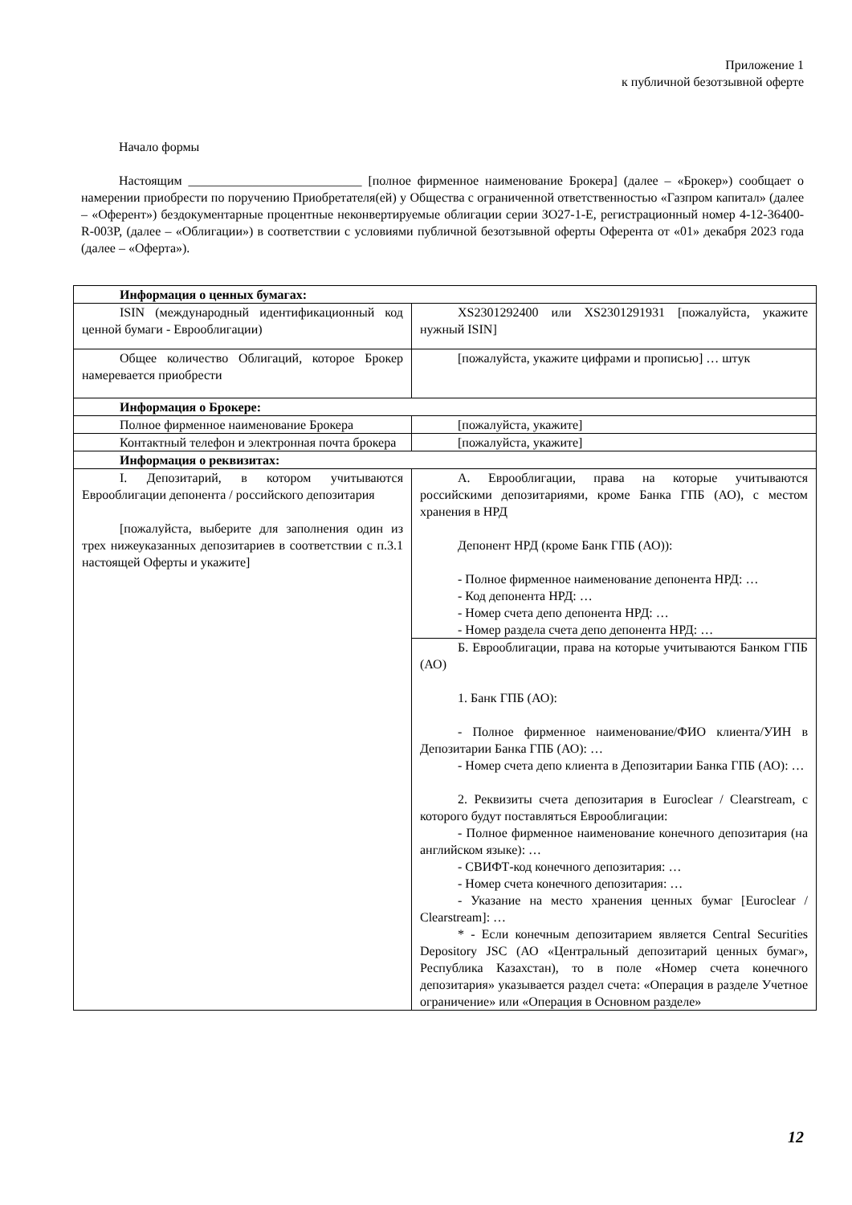Приложение 1
к публичной безотзывной оферте
Начало формы
Настоящим ___________________________ [полное фирменное наименование Брокера] (далее – «Брокер») сообщает о намерении приобрести по поручению Приобретателя(ей) у Общества с ограниченной ответственностью «Газпром капитал» (далее – «Оферент») бездокументарные процентные неконвертируемые облигации серии ЗО27-1-Е, регистрационный номер 4-12-36400-R-003P, (далее – «Облигации») в соответствии с условиями публичной безотзывной оферты Оферента от «01» декабря 2023 года (далее – «Оферта»).
| Информация о ценных бумагах: | |
| ISIN (международный идентификационный код ценной бумаги - Еврооблигации) | XS2301292400 или XS2301291931 [пожалуйста, укажите нужный ISIN] |
| Общее количество Облигаций, которое Брокер намеревается приобрести | [пожалуйста, укажите цифрами и прописью] … штук |
| Информация о Брокере: | |
| Полное фирменное наименование Брокера | [пожалуйста, укажите] |
| Контактный телефон и электронная почта брокера | [пожалуйста, укажите] |
| Информация о реквизитах: | |
| I. Депозитарий, в котором учитываются Еврооблигации депонента / российского депозитария [пожалуйста, выберите для заполнения один из трех нижеуказанных депозитариев в соответствии с п.3.1 настоящей Оферты и укажите] | А. Еврооблигации, права на которые учитываются российскими депозитариями, кроме Банка ГПБ (АО), с местом хранения в НРД Депонент НРД (кроме Банк ГПБ (АО)): - Полное фирменное наименование депонента НРД: … - Код депонента НРД: … - Номер счета депо депонента НРД: … - Номер раздела счета депо депонента НРД: … |
| | Б. Еврооблигации, права на которые учитываются Банком ГПБ (АО) 1. Банк ГПБ (АО): - Полное фирменное наименование/ФИО клиента/УИН в Депозитарии Банка ГПБ (АО): … - Номер счета депо клиента в Депозитарии Банка ГПБ (АО): … 2. Реквизиты счета депозитария в Euroclear / Clearstream, с которого будут поставляться Еврооблигации: - Полное фирменное наименование конечного депозитария (на английском языке): … - СВИФТ-код конечного депозитария: … - Номер счета конечного депозитария: … - Указание на место хранения ценных бумаг [Euroclear / Clearstream]: … * - Если конечным депозитарием является Central Securities Depository JSC (АО «Центральный депозитарий ценных бумаг», Республика Казахстан), то в поле «Номер счета конечного депозитария» указывается раздел счета: «Операция в разделе Учетное ограничение» или «Операция в Основном разделе» |
12